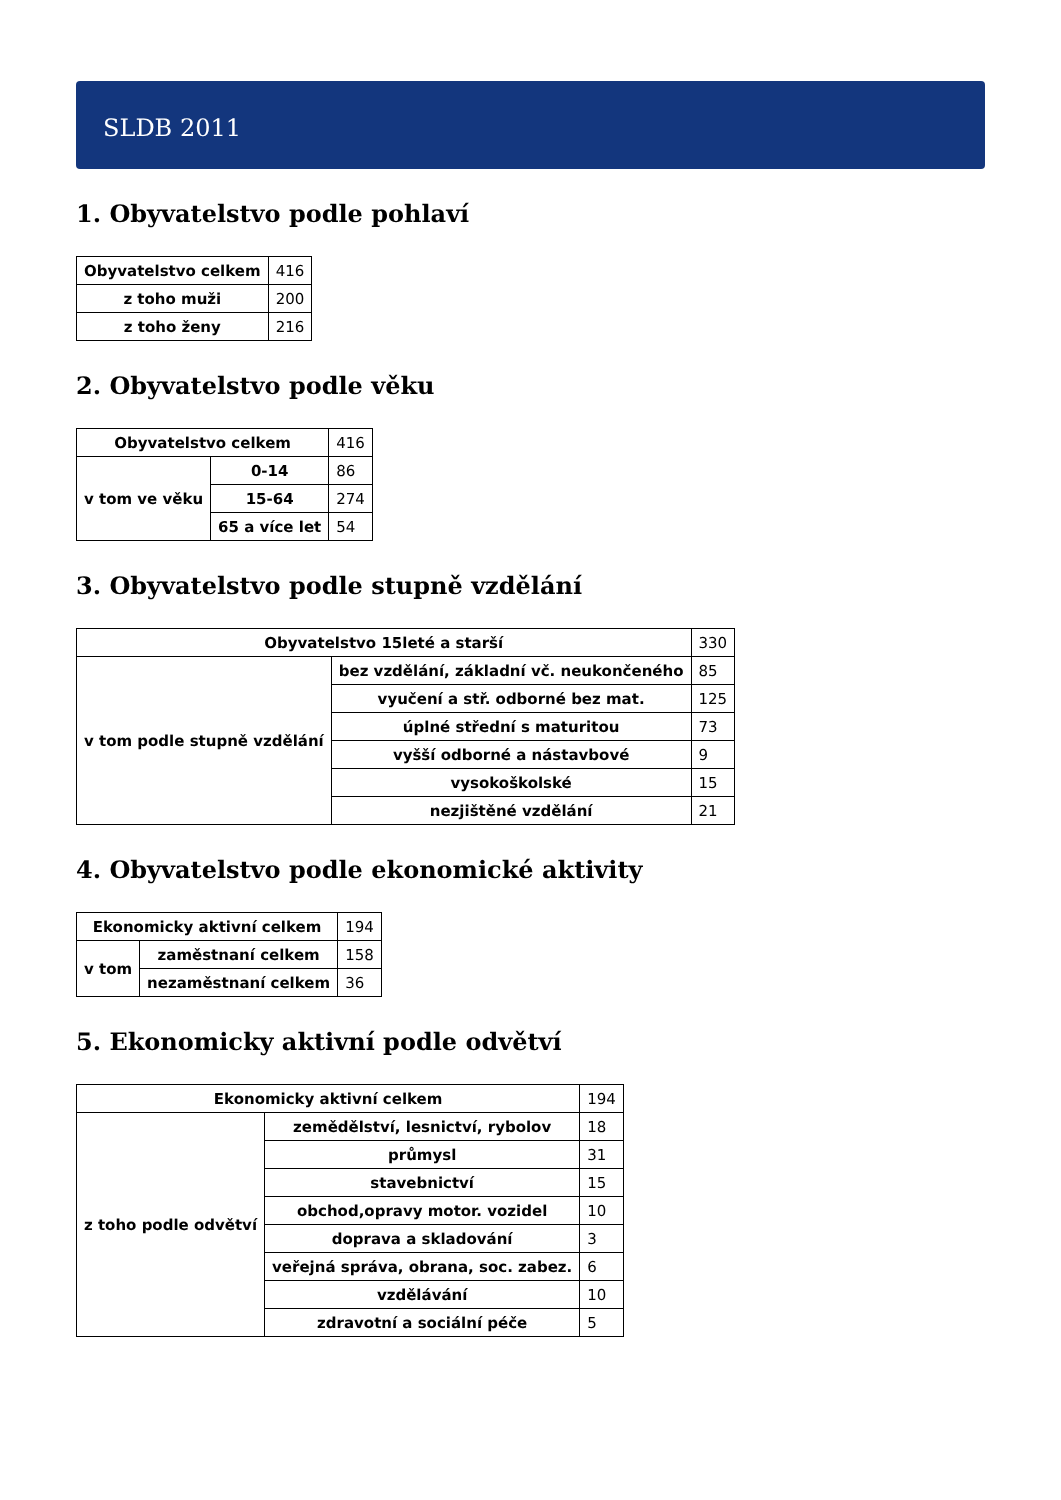SLDB 2011
1. Obyvatelstvo podle pohlaví
| Obyvatelstvo celkem | 416 |
| z toho muži | 200 |
| z toho ženy | 216 |
2. Obyvatelstvo podle věku
| Obyvatelstvo celkem | | 416 |
| v tom ve věku | 0-14 | 86 |
| | 15-64 | 274 |
| | 65 a více let | 54 |
3. Obyvatelstvo podle stupně vzdělání
| Obyvatelstvo 15leté a starší | | 330 |
| v tom podle stupně vzdělání | bez vzdělání, základní vč. neukončeného | 85 |
| | vyučení a stř. odborné bez mat. | 125 |
| | úplné střední s maturitou | 73 |
| | vyšší odborné a nástavbové | 9 |
| | vysokoškolské | 15 |
| | nezjištěné vzdělání | 21 |
4. Obyvatelstvo podle ekonomické aktivity
| Ekonomicky aktivní celkem | | 194 |
| v tom | zaměstnaní celkem | 158 |
| | nezaměstnaní celkem | 36 |
5. Ekonomicky aktivní podle odvětví
| Ekonomicky aktivní celkem | | 194 |
| z toho podle odvětví | zemědělství, lesnictví, rybolov | 18 |
| | průmysl | 31 |
| | stavebnictví | 15 |
| | obchod,opravy motor. vozidel | 10 |
| | doprava a skladování | 3 |
| | veřejná správa, obrana, soc. zabez. | 6 |
| | vzdělávání | 10 |
| | zdravotní a sociální péče | 5 |